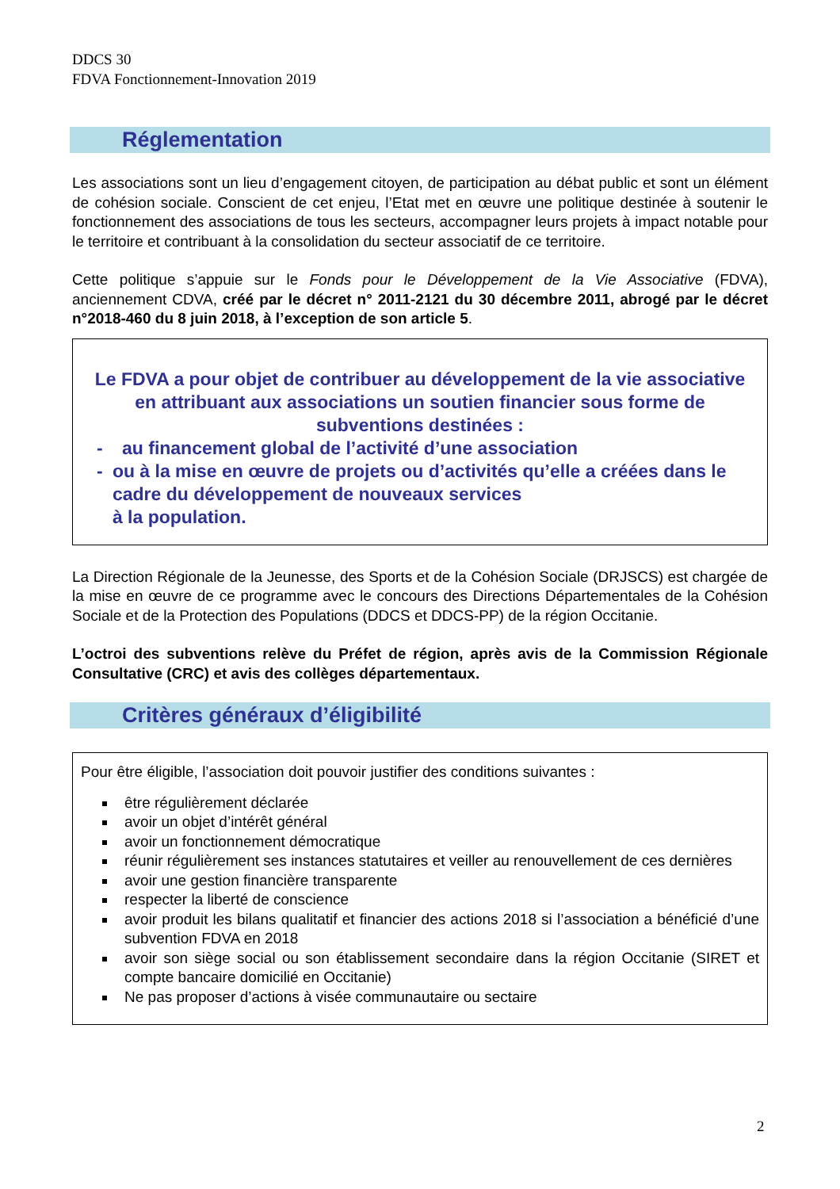DDCS 30
FDVA Fonctionnement-Innovation 2019
Réglementation
Les associations sont un lieu d’engagement citoyen, de participation au débat public et sont un élément de cohésion sociale. Conscient de cet enjeu, l’Etat met en œuvre une politique destinée à soutenir le fonctionnement des associations de tous les secteurs, accompagner leurs projets à impact notable pour le territoire et contribuant à la consolidation du secteur associatif de ce territoire.
Cette politique s’appuie sur le Fonds pour le Développement de la Vie Associative (FDVA), anciennement CDVA, créé par le décret n° 2011-2121 du 30 décembre 2011, abrogé par le décret n°2018-460 du 8 juin 2018, à l’exception de son article 5.
Le FDVA a pour objet de contribuer au développement de la vie associative en attribuant aux associations un soutien financier sous forme de subventions destinées :
- au financement global de l’activité d’une association
- ou à la mise en œuvre de projets ou d’activités qu’elle a créées dans le cadre du développement de nouveaux services
à la population.
La Direction Régionale de la Jeunesse, des Sports et de la Cohésion Sociale (DRJSCS) est chargée de la mise en œuvre de ce programme avec le concours des Directions Départementales de la Cohésion Sociale et de la Protection des Populations (DDCS et DDCS-PP) de la région Occitanie.
L’octroi des subventions relève du Préfet de région, après avis de la Commission Régionale Consultative (CRC) et avis des collèges départementaux.
Critères généraux d’éligibilité
Pour être éligible, l’association doit pouvoir justifier des conditions suivantes :
être régulièrement déclarée
avoir un objet d’intérêt général
avoir un fonctionnement démocratique
réunir régulièrement ses instances statutaires et veiller au renouvellement de ces dernières
avoir une gestion financière transparente
respecter la liberté de conscience
avoir produit les bilans qualitatif et financier des actions 2018 si l’association a bénéficié d’une subvention FDVA en 2018
avoir son siège social ou son établissement secondaire dans la région Occitanie (SIRET et compte bancaire domicilié en Occitanie)
Ne pas proposer d’actions à visée communautaire ou sectaire
2